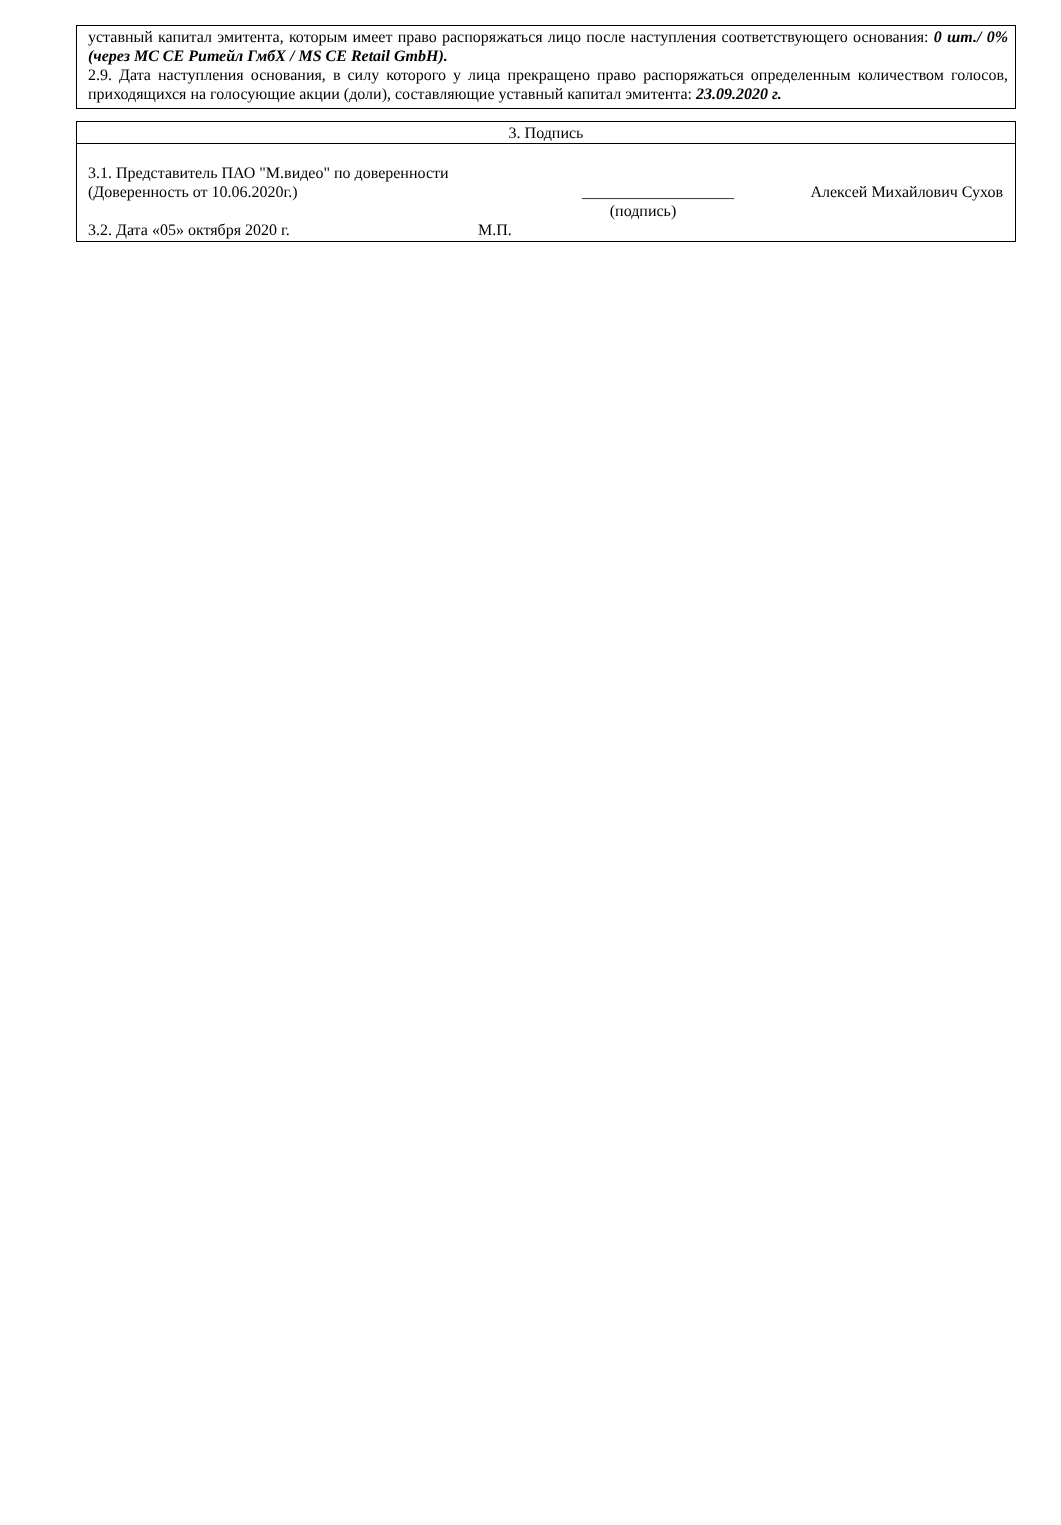уставный капитал эмитента, которым имеет право распоряжаться лицо после наступления соответствующего основания: 0 шт./ 0% (через МС СЕ Ритейл ГмбХ / MS CE Retail GmbH).
2.9. Дата наступления основания, в силу которого у лица прекращено право распоряжаться определенным количеством голосов, приходящихся на голосующие акции (доли), составляющие уставный капитал эмитента: 23.09.2020 г.
3. Подпись
3.1. Представитель ПАО "М.видео" по доверенности
(Доверенность от 10.06.2020г.) ___________________ Алексей Михайлович Сухов
(подпись)
3.2. Дата «05» октября 2020 г. М.П.